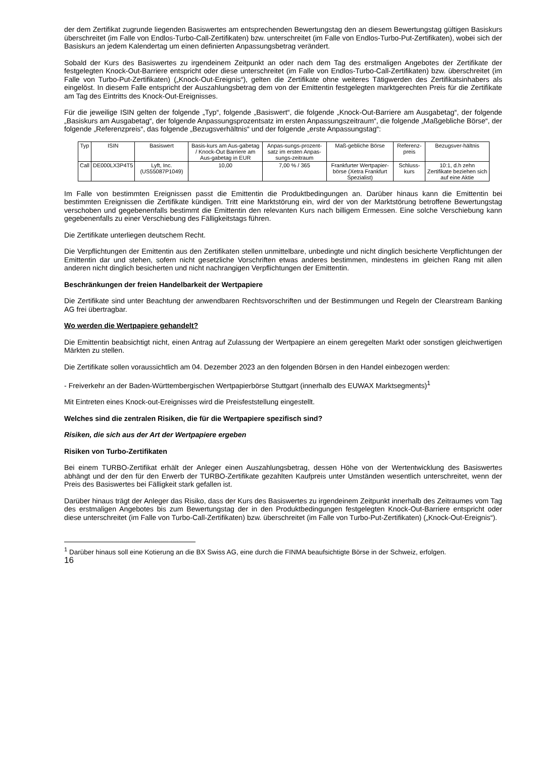der dem Zertifikat zugrunde liegenden Basiswertes am entsprechenden Bewertungstag den an diesem Bewertungstag gültigen Basiskurs überschreitet (im Falle von Endlos-Turbo-Call-Zertifikaten) bzw. unterschreitet (im Falle von Endlos-Turbo-Put-Zertifikaten), wobei sich der Basiskurs an jedem Kalendertag um einen definierten Anpassungsbetrag verändert.
Sobald der Kurs des Basiswertes zu irgendeinem Zeitpunkt an oder nach dem Tag des erstmaligen Angebotes der Zertifikate der festgelegten Knock-Out-Barriere entspricht oder diese unterschreitet (im Falle von Endlos-Turbo-Call-Zertifikaten) bzw. überschreitet (im Falle von Turbo-Put-Zertifikaten) („Knock-Out-Ereignis“), gelten die Zertifikate ohne weiteres Tätigwerden des Zertifikatsinhabers als eingelöst. In diesem Falle entspricht der Auszahlungsbetrag dem von der Emittentin festgelegten marktgerechten Preis für die Zertifikate am Tag des Eintritts des Knock-Out-Ereignisses.
Für die jeweilige ISIN gelten der folgende „Typ“, folgende „Basiswert“, die folgende „Knock-Out-Barriere am Ausgabetag“, der folgende „Basiskurs am Ausgabetag“, der folgende Anpassungsprozentsatz im ersten Anpassungszeitraum“, die folgende „Maßgebliche Börse“, der folgende „Referenzpreis“, das folgende „Bezugsverhältnis“ und der folgende „erste Anpassungstag“:
| Typ | ISIN | Basiswert | Basis-kurs am Aus-gabetag / Knock-Out Barriere am Aus-gabetag in EUR | Anpas-sungs-prozent-satz im ersten Anpas-sungs-zeitraum | Maß-gebliche Börse | Referenz-preis | Bezugsver-hältnis |
| Call | DE000LX3P4T5 | Lyft, Inc. (US55087P1049) | 10,00 | 7,00 % / 365 | Frankfurter Wertpapier-börse (Xetra Frankfurt Spezialist) | Schluss-kurs | 10:1, d.h zehn Zertifikate beziehen sich auf eine Aktie |
Im Falle von bestimmten Ereignissen passt die Emittentin die Produktbedingungen an. Darüber hinaus kann die Emittentin bei bestimmten Ereignissen die Zertifikate kündigen. Tritt eine Marktstörung ein, wird der von der Marktstörung betroffene Bewertungstag verschoben und gegebenenfalls bestimmt die Emittentin den relevanten Kurs nach billigem Ermessen. Eine solche Verschiebung kann gegebenenfalls zu einer Verschiebung des Fälligkeitstags führen.
Die Zertifikate unterliegen deutschem Recht.
Die Verpflichtungen der Emittentin aus den Zertifikaten stellen unmittelbare, unbedingte und nicht dinglich besicherte Verpflichtungen der Emittentin dar und stehen, sofern nicht gesetzliche Vorschriften etwas anderes bestimmen, mindestens im gleichen Rang mit allen anderen nicht dinglich besicherten und nicht nachrangigen Verpflichtungen der Emittentin.
Beschränkungen der freien Handelbarkeit der Wertpapiere
Die Zertifikate sind unter Beachtung der anwendbaren Rechtsvorschriften und der Bestimmungen und Regeln der Clearstream Banking AG frei übertragbar.
Wo werden die Wertpapiere gehandelt?
Die Emittentin beabsichtigt nicht, einen Antrag auf Zulassung der Wertpapiere an einem geregelten Markt oder sonstigen gleichwertigen Märkten zu stellen.
Die Zertifikate sollen voraussichtlich am 04. Dezember 2023 an den folgenden Börsen in den Handel einbezogen werden:
- Freiverkehr an der Baden-Württembergischen Wertpapierbörse Stuttgart (innerhalb des EUWAX Marktsegments)<sup>1</sup>
Mit Eintreten eines Knock-out-Ereignisses wird die Preisfeststellung eingestellt.
Welches sind die zentralen Risiken, die für die Wertpapiere spezifisch sind?
Risiken, die sich aus der Art der Wertpapiere ergeben
Risiken von Turbo-Zertifikaten
Bei einem TURBO-Zertifikat erhält der Anleger einen Auszahlungsbetrag, dessen Höhe von der Wertentwicklung des Basiswertes abhängt und der den für den Erwerb der TURBO-Zertifikate gezahlten Kaufpreis unter Umständen wesentlich unterschreitet, wenn der Preis des Basiswertes bei Fälligkeit stark gefallen ist.
Darüber hinaus trägt der Anleger das Risiko, dass der Kurs des Basiswertes zu irgendeinem Zeitpunkt innerhalb des Zeitraumes vom Tag des erstmaligen Angebotes bis zum Bewertungstag der in den Produktbedingungen festgelegten Knock-Out-Barriere entspricht oder diese unterschreitet (im Falle von Turbo-Call-Zertifikaten) bzw. überschreitet (im Falle von Turbo-Put-Zertifikaten) („Knock-Out-Ereignis“).
<sup>1</sup> Darüber hinaus soll eine Kotierung an die BX Swiss AG, eine durch die FINMA beaufsichtigte Börse in der Schweiz, erfolgen.
16